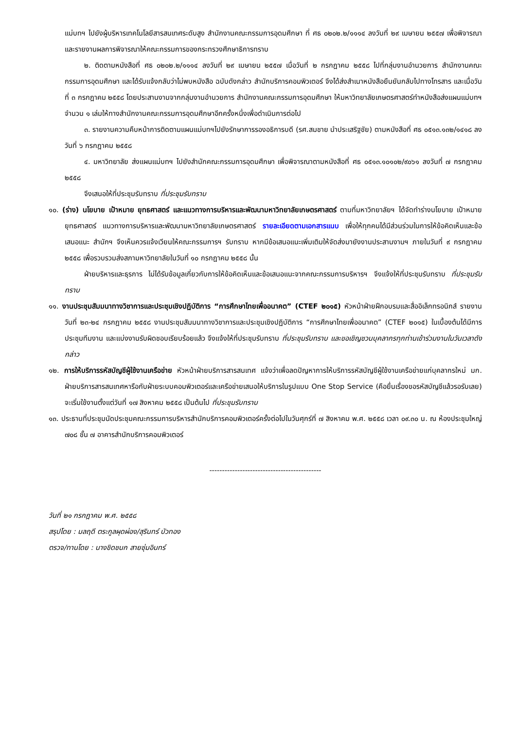แม่บทฯ ไปยังผู้บริหารเทคโนโลยีสารสนเทศระดับสูง สำนักงานคณะกรรมการอุดมศึกษา ที่ ศธ ๐๒๐๒.๒/๑๑๑๔ ลงวันที่ ๒๙ เมษายน ๒๕๕๗ เพื่อพิจารณาและรายงานผลการพิจารณาให้คณะกรรมการของกระทรวงศึกษาธิการทราบ
๒. ติดตามหนังสือที่ ศธ ๐๒๐๒.๒/๑๑๑๔ ลงวันที่ ๒๙ เมษายน ๒๕๕๗ เมื่อวันที่ ๒ กรกฎาคม ๒๕๕๘ ไปที่กลุ่มงานอำนวยการ สำนักงานคณะกรรมการอุดมศึกษา และได้รับแจ้งกลับว่าไม่พบหนังสือ ฉบับดังกล่าว สำนักบริการคอมพิวเตอร์ จึงได้ส่งสำเนาหนังสือยืนยันกลับไปทางโทรสาร และเมื่อวันที่ ๓ กรกฎาคม ๒๕๕๘ โดยประสานงานจากกลุ่มงานอำนวยการ สำนักงานคณะกรรมการอุดมศึกษา ให้มหาวิทยาลัยเกษตรศาสตร์ทำหนังสือส่งแผนแม่บทฯ จำนวน ๑ เล่มให้ทางสำนักงานคณะกรรมการอุดมศึกษาอีกครั้งหนึ่งเพื่อดำเนินการต่อไป
๓. รายงานความคืบหน้าการติดตามแผนแม่บทฯไปยังรักษาการรองอธิการบดี (รศ.สมชาย นำประเสริฐชัย) ตามหนังสือที่ ศธ ๐๕๑๓.๑๓๒/๑๔๑๘ ลงวันที่ ๖ กรกฎาคม ๒๕๕๘
๔. มหาวิทยาลัย ส่งแผนแม่บทฯ ไปยังสำนักคณะกรรมการอุดมศึกษา เพื่อพิจารณาตามหนังสือที่ ศธ ๐๕๑๓.๑๐๑๐๒/๙๐๖๑ ลงวันที่ ๗ กรกฎาคม ๒๕๕๘
จึงเสนอให้ที่ประชุมรับทราบ ที่ประชุมรับทราบ
๑๐. (ร่าง) นโยบาย เป้าหมาย ยุทธศาสตร์ และแนวทางการบริหารและพัฒนามหาวิทยาลัยเกษตรศาสตร์ ตามที่มหาวิทยาลัยฯ ได้จัดทำร่างนโยบาย เป้าหมาย ยุทธศาสตร์ แนวทางการบริหารและพัฒนามหาวิทยาลัยเกษตรศาสตร์ รายละเอียดตามเอกสารแนบ เพื่อให้ทุกคนได้มีส่วนร่วมในการให้ข้อคิดเห็นและข้อเสนอแนะ สำนักฯ จึงเห็นควรแจ้งเวียนให้คณะกรรมการฯ รับทราบ หากมีข้อเสนอแนะเพิ่มเติมให้จัดส่งมายังงานประสานงานฯ ภายในวันที่ ๙ กรกฎาคม ๒๕๕๘ เพื่อรวบรวมส่งสภามหาวิทยาลัยในวันที่ ๑๐ กรกฎาคม ๒๕๕๘ นั้น
ฝ่ายบริหารและธุรการ ไม่ได้รับข้อมูลเกี่ยวกับการให้ข้อคิดเห็นและข้อเสนอแนะจากคณะกรรมการบริหารฯ จึงแจ้งให้ที่ประชุมรับทราบ ที่ประชุมรับทราบ
๑๑. งานประชุมสัมมนาทางวิชาการและประชุมเชิงปฏิบัติการ “การศึกษาไทยเพื่ออนาคต” (CTEF ๒๐๑๕) หัวหน้าฝ่ายฝึกอบรมและสื่ออิเล็กทรอนิกส์ รายงานวันที่ ๒๓-๒๔ กรกฎาคม ๒๕๕๘ งานประชุมสัมมนาทางวิชาการและประชุมเชิงปฏิบัติการ “การศึกษาไทยเพื่ออนาคต” (CTEF ๒๐๑๕) ในเบื้องต้นได้มีการประชุมทีมงาน และแบ่งงานรับผิดชอบเรียบร้อยแล้ว จึงแจ้งให้ที่ประชุมรับทราบ ที่ประชุมรับทราบ และขอเชิญชวนบุคลากรทุกท่านเข้าร่วมงานในวันเวลาดังกล่าว
๑๒. การให้บริการรหัสบัญชีผู้ใช้งานเครือข่าย หัวหน้าฝ่ายบริการสารสนเทศ แจ้งว่าเพื่อลดปัญหาการให้บริการรหัสบัญชีผู้ใช้งานเครือข่ายแก่บุคลากรใหม่ มก. ฝ่ายบริการสารสนเทศหารือกับฝ่ายระบบคอมพิวเตอร์และเครือข่ายเสนอให้บริการในรูปแบบ One Stop Service (คือยื่นเรื่องขอรหัสบัญชีแล้วรอรับเลย) จะเริ่มใช้งานตั้งแต่วันที่ ๑๗ สิงหาคม ๒๕๕๘ เป็นต้นไป ที่ประชุมรับทราบ
๑๓. ประธานที่ประชุมนัดประชุมคณะกรรมการบริหารสำนักบริการคอมพิวเตอร์ครั้งต่อไปในวันศุกร์ที่ ๗ สิงหาคม พ.ศ. ๒๕๕๘ เวลา ๐๙.๓๐ น. ณ ห้องประชุมใหญ่ ๗๐๘ ชั้น ๗ อาคารสำนักบริการคอมพิวเตอร์
--------------------------------------------
วันที่ ๒๑ กรกฎาคม พ.ศ. ๒๕๕๘
สรุปโดย : มลฤดี ตระกูลผุดผ่อง/สุรินทร์ บัวทอง
ตรวจ/ทานโดย : นางชิดชนก สายชุ่มอินทร์